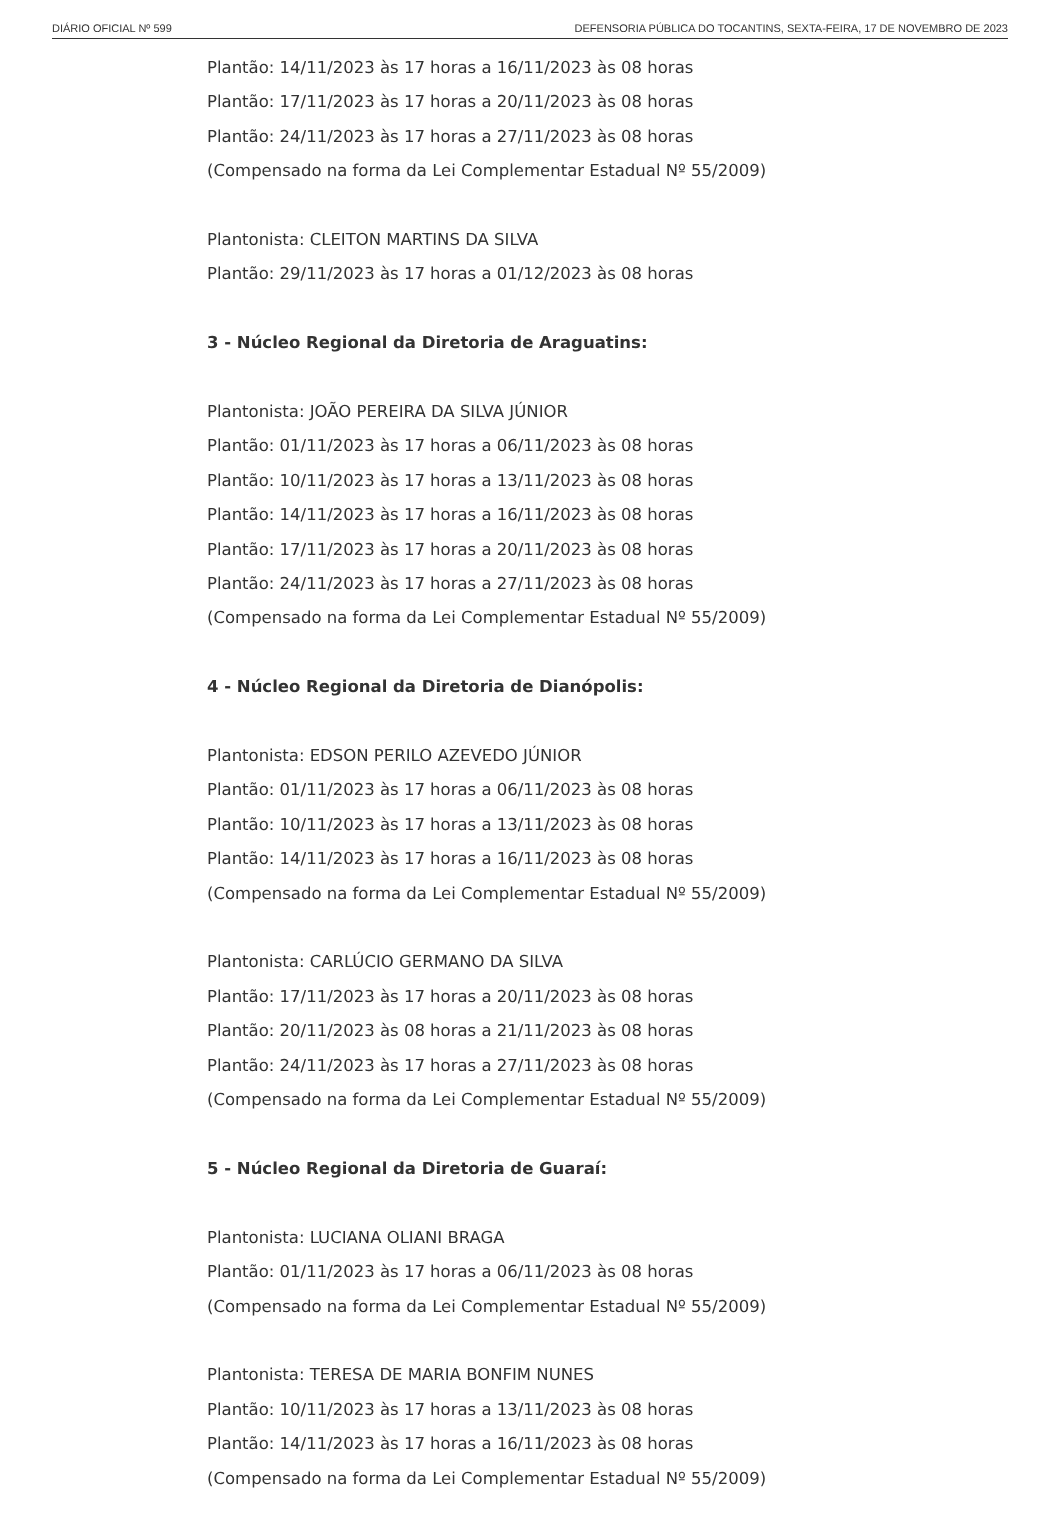DIÁRIO OFICIAL Nº 599 DEFENSORIA PÚBLICA DO TOCANTINS, SEXTA-FEIRA, 17 DE NOVEMBRO DE 2023
Plantão: 14/11/2023 às 17 horas a 16/11/2023 às 08 horas
Plantão: 17/11/2023 às 17 horas a 20/11/2023 às 08 horas
Plantão: 24/11/2023 às 17 horas a 27/11/2023 às 08 horas
(Compensado na forma da Lei Complementar Estadual Nº 55/2009)
Plantonista: CLEITON MARTINS DA SILVA
Plantão: 29/11/2023 às 17 horas a 01/12/2023 às 08 horas
3 - Núcleo Regional da Diretoria de Araguatins:
Plantonista: JOÃO PEREIRA DA SILVA JÚNIOR
Plantão: 01/11/2023 às 17 horas a 06/11/2023 às 08 horas
Plantão: 10/11/2023 às 17 horas a 13/11/2023 às 08 horas
Plantão: 14/11/2023 às 17 horas a 16/11/2023 às 08 horas
Plantão: 17/11/2023 às 17 horas a 20/11/2023 às 08 horas
Plantão: 24/11/2023 às 17 horas a 27/11/2023 às 08 horas
(Compensado na forma da Lei Complementar Estadual Nº 55/2009)
4 - Núcleo Regional da Diretoria de Dianópolis:
Plantonista: EDSON PERILO AZEVEDO JÚNIOR
Plantão: 01/11/2023 às 17 horas a 06/11/2023 às 08 horas
Plantão: 10/11/2023 às 17 horas a 13/11/2023 às 08 horas
Plantão: 14/11/2023 às 17 horas a 16/11/2023 às 08 horas
(Compensado na forma da Lei Complementar Estadual Nº 55/2009)
Plantonista: CARLÚCIO GERMANO DA SILVA
Plantão: 17/11/2023 às 17 horas a 20/11/2023 às 08 horas
Plantão: 20/11/2023 às 08 horas a 21/11/2023 às 08 horas
Plantão: 24/11/2023 às 17 horas a 27/11/2023 às 08 horas
(Compensado na forma da Lei Complementar Estadual Nº 55/2009)
5 - Núcleo Regional da Diretoria de Guaraí:
Plantonista: LUCIANA OLIANI BRAGA
Plantão: 01/11/2023 às 17 horas a 06/11/2023 às 08 horas
(Compensado na forma da Lei Complementar Estadual Nº 55/2009)
Plantonista: TERESA DE MARIA BONFIM NUNES
Plantão: 10/11/2023 às 17 horas a 13/11/2023 às 08 horas
Plantão: 14/11/2023 às 17 horas a 16/11/2023 às 08 horas
(Compensado na forma da Lei Complementar Estadual Nº 55/2009)